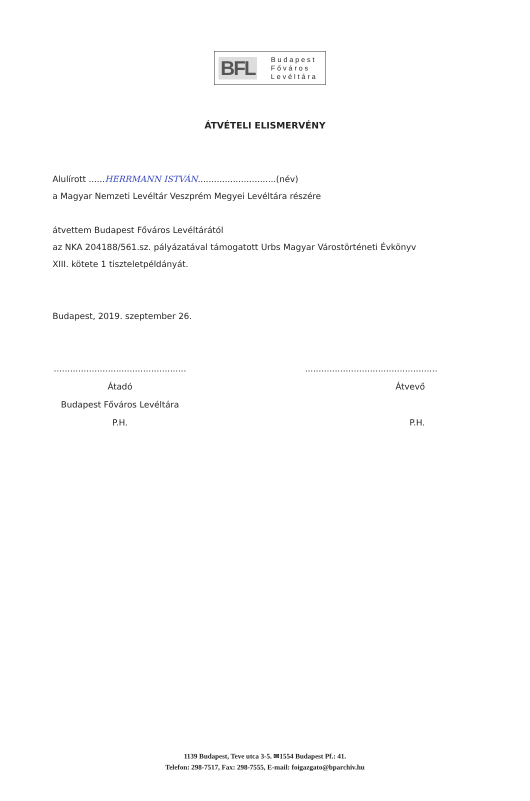BFL
Budapest
Főváros
Levéltára
ÁTVÉTELI ELISMERVÉNY
Alulírott ......HERRMANN ISTVÁN.............................(név)
a Magyar Nemzeti Levéltár Veszprém Megyei Levéltára részére
átvettem Budapest Főváros Levéltárától
az NKA 204188/561.sz. pályázatával támogatott Urbs Magyar Várostörténeti Évkönyv
XIII. kötete 1 tiszteletpéldányát.
Budapest, 2019. szeptember 26.
.................................................
Átadó
Budapest Főváros Levéltára
P.H.
.................................................
Átvevő
P.H.
1139 Budapest, Teve utca 3-5. ✉1554 Budapest Pf.: 41.
Telefon: 298-7517, Fax: 298-7555, E-mail: foigazgato@bparchiv.hu